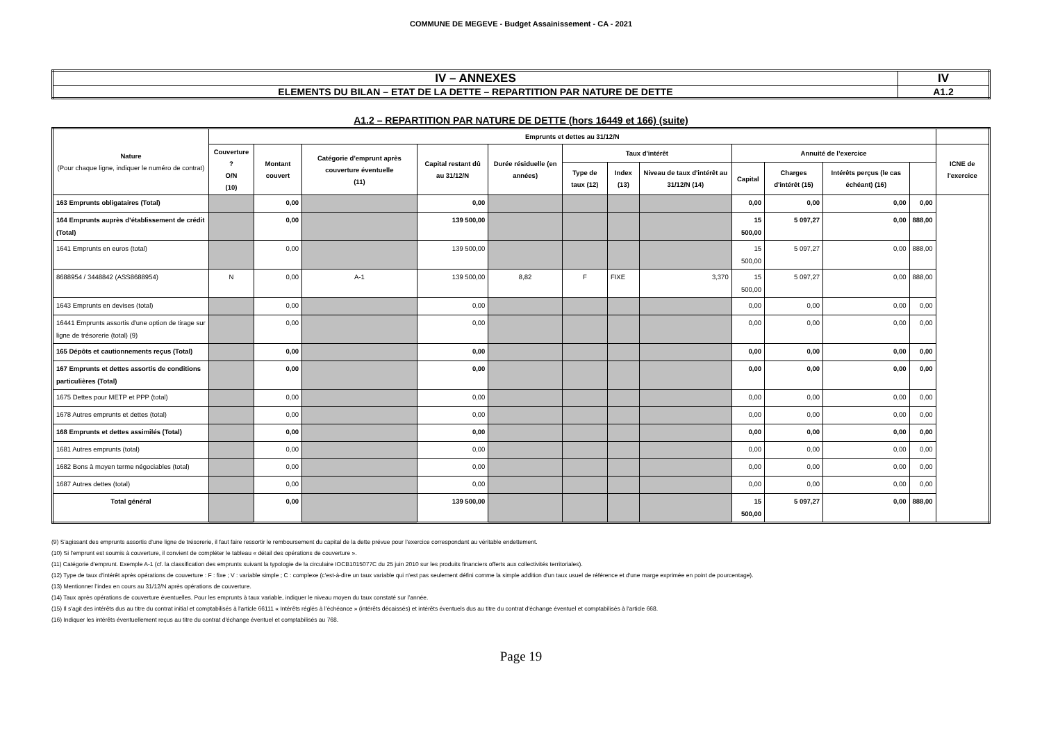COMMUNE DE MEGEVE - Budget Assainissement - CA - 2021
| IV – ANNEXES | IV |
| ELEMENTS DU BILAN – ETAT DE LA DETTE – REPARTITION PAR NATURE DE DETTE | A1.2 |
A1.2 – REPARTITION PAR NATURE DE DETTE (hors 16449 et 166) (suite)
| Nature (Pour chaque ligne, indiquer le numéro de contrat) | Emprunts et dettes au 31/12/N | | | | | | | | | | | | |
| --- | --- | --- | --- | --- | --- | --- | --- | --- | --- | --- | --- | --- | --- |
| | Couverture ? O/N (10) | Montant couvert | Catégorie d’emprunt après couverture éventuelle (11) | Capital restant dû au 31/12/N | Durée résiduelle (en années) | Taux d'intérêt | | | Annuité de l’exercice | | | | ICNE de l'exercice |
| | | | | | | Type de taux (12) | Index (13) | Niveau de taux d'intérêt au 31/12/N (14) | Capital | Charges d'intérêt (15) | Intérêts perçus (le cas échéant) (16) | | |
| 163 Emprunts obligataires (Total) | | 0,00 | | 0,00 | | | | | 0,00 | 0,00 | 0,00 | 0,00 | |
| 164 Emprunts auprès d’établissement de crédit (Total) | | 0,00 | | 139 500,00 | | | | | 15 500,00 | 5 097,27 | 0,00 | 888,00 | |
| 1641 Emprunts en euros (total) | | 0,00 | | 139 500,00 | | | | | 15 500,00 | 5 097,27 | 0,00 | 888,00 | |
| 8688954 / 3448842 (ASS8688954) | N | 0,00 | A-1 | 139 500,00 | 8,82 | F | FIXE | 3,370 | 15 500,00 | 5 097,27 | 0,00 | 888,00 | |
| 1643 Emprunts en devises (total) | | 0,00 | | 0,00 | | | | | 0,00 | 0,00 | 0,00 | 0,00 | |
| 16441 Emprunts assortis d'une option de tirage sur ligne de trésorerie (total) (9) | | 0,00 | | 0,00 | | | | | 0,00 | 0,00 | 0,00 | 0,00 | |
| 165 Dépôts et cautionnements reçus (Total) | | 0,00 | | 0,00 | | | | | 0,00 | 0,00 | 0,00 | 0,00 | |
| 167 Emprunts et dettes assortis de conditions particulières (Total) | | 0,00 | | 0,00 | | | | | 0,00 | 0,00 | 0,00 | 0,00 | |
| 1675 Dettes pour METP et PPP (total) | | 0,00 | | 0,00 | | | | | 0,00 | 0,00 | 0,00 | 0,00 | |
| 1678 Autres emprunts et dettes (total) | | 0,00 | | 0,00 | | | | | 0,00 | 0,00 | 0,00 | 0,00 | |
| 168 Emprunts et dettes assimilés (Total) | | 0,00 | | 0,00 | | | | | 0,00 | 0,00 | 0,00 | 0,00 | |
| 1681 Autres emprunts (total) | | 0,00 | | 0,00 | | | | | 0,00 | 0,00 | 0,00 | 0,00 | |
| 1682 Bons à moyen terme négociables (total) | | 0,00 | | 0,00 | | | | | 0,00 | 0,00 | 0,00 | 0,00 | |
| 1687 Autres dettes (total) | | 0,00 | | 0,00 | | | | | 0,00 | 0,00 | 0,00 | 0,00 | |
| Total général | | 0,00 | | 139 500,00 | | | | | 15 500,00 | 5 097,27 | 0,00 | 888,00 | |
(9) S'agissant des emprunts assortis d'une ligne de trésorerie, il faut faire ressortir le remboursement du capital de la dette prévue pour l’exercice correspondant au véritable endettement.
(10) Si l'emprunt est soumis à couverture, il convient de compléter le tableau « détail des opérations de couverture ».
(11) Catégorie d'emprunt. Exemple A-1 (cf. la classification des emprunts suivant la typologie de la circulaire IOCB1015077C du 25 juin 2010 sur les produits financiers offerts aux collectivités territoriales).
(12) Type de taux d'intérêt après opérations de couverture : F : fixe ; V : variable simple ; C : complexe (c'est-à-dire un taux variable qui n'est pas seulement défini comme la simple addition d'un taux usuel de référence et d'une marge exprimée en point de pourcentage).
(13) Mentionner l’index en cours au 31/12/N après opérations de couverture.
(14) Taux après opérations de couverture éventuelles. Pour les emprunts à taux variable, indiquer le niveau moyen du taux constaté sur l’année.
(15) Il s'agit des intérêts dus au titre du contrat initial et comptabilisés à l'article 66111 « Intérêts réglés à l’échéance » (intérêts décaissés) et intérêts éventuels dus au titre du contrat d'échange éventuel et comptabilisés à l'article 668.
(16) Indiquer les intérêts éventuellement reçus au titre du contrat d'échange éventuel et comptabilisés au 768.
Page 19